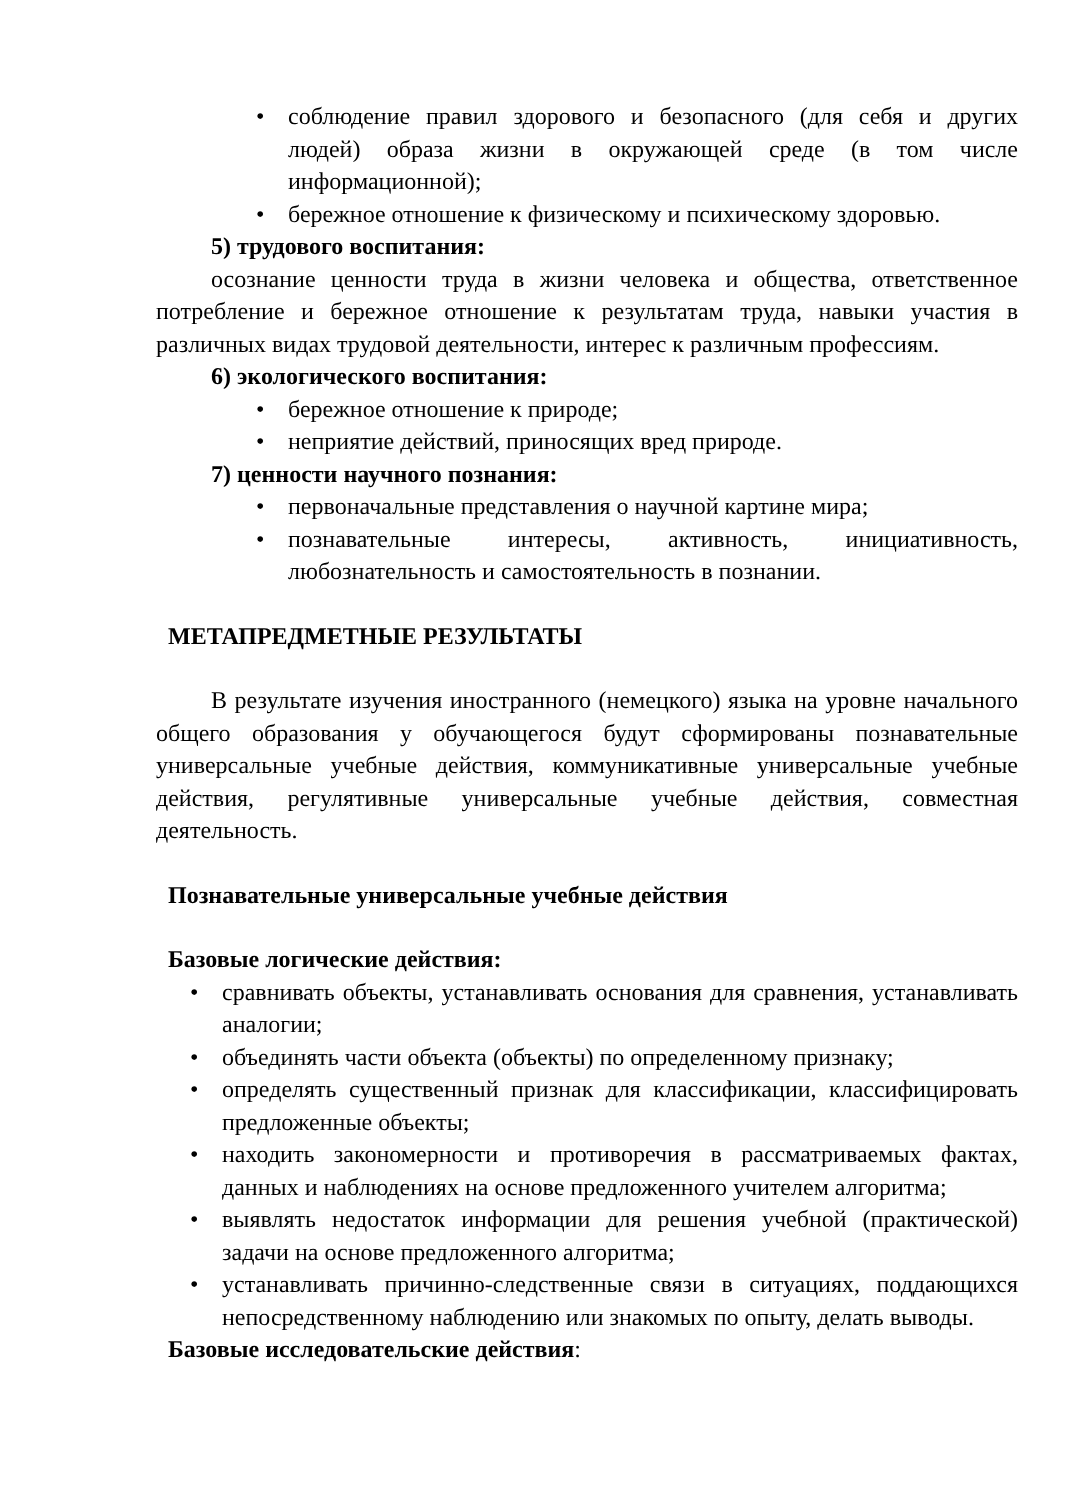• соблюдение правил здорового и безопасного (для себя и других людей) образа жизни в окружающей среде (в том числе информационной);
• бережное отношение к физическому и психическому здоровью.
5) трудового воспитания:
осознание ценности труда в жизни человека и общества, ответственное потребление и бережное отношение к результатам труда, навыки участия в различных видах трудовой деятельности, интерес к различным профессиям.
6) экологического воспитания:
• бережное отношение к природе;
• неприятие действий, приносящих вред природе.
7) ценности научного познания:
• первоначальные представления о научной картине мира;
• познавательные интересы, активность, инициативность, любознательность и самостоятельность в познании.
МЕТАПРЕДМЕТНЫЕ РЕЗУЛЬТАТЫ
В результате изучения иностранного (немецкого) языка на уровне начального общего образования у обучающегося будут сформированы познавательные универсальные учебные действия, коммуникативные универсальные учебные действия, регулятивные универсальные учебные действия, совместная деятельность.
Познавательные универсальные учебные действия
Базовые логические действия:
• сравнивать объекты, устанавливать основания для сравнения, устанавливать аналогии;
• объединять части объекта (объекты) по определенному признаку;
• определять существенный признак для классификации, классифицировать предложенные объекты;
• находить закономерности и противоречия в рассматриваемых фактах, данных и наблюдениях на основе предложенного учителем алгоритма;
• выявлять недостаток информации для решения учебной (практической) задачи на основе предложенного алгоритма;
• устанавливать причинно-следственные связи в ситуациях, поддающихся непосредственному наблюдению или знакомых по опыту, делать выводы.
Базовые исследовательские действия: